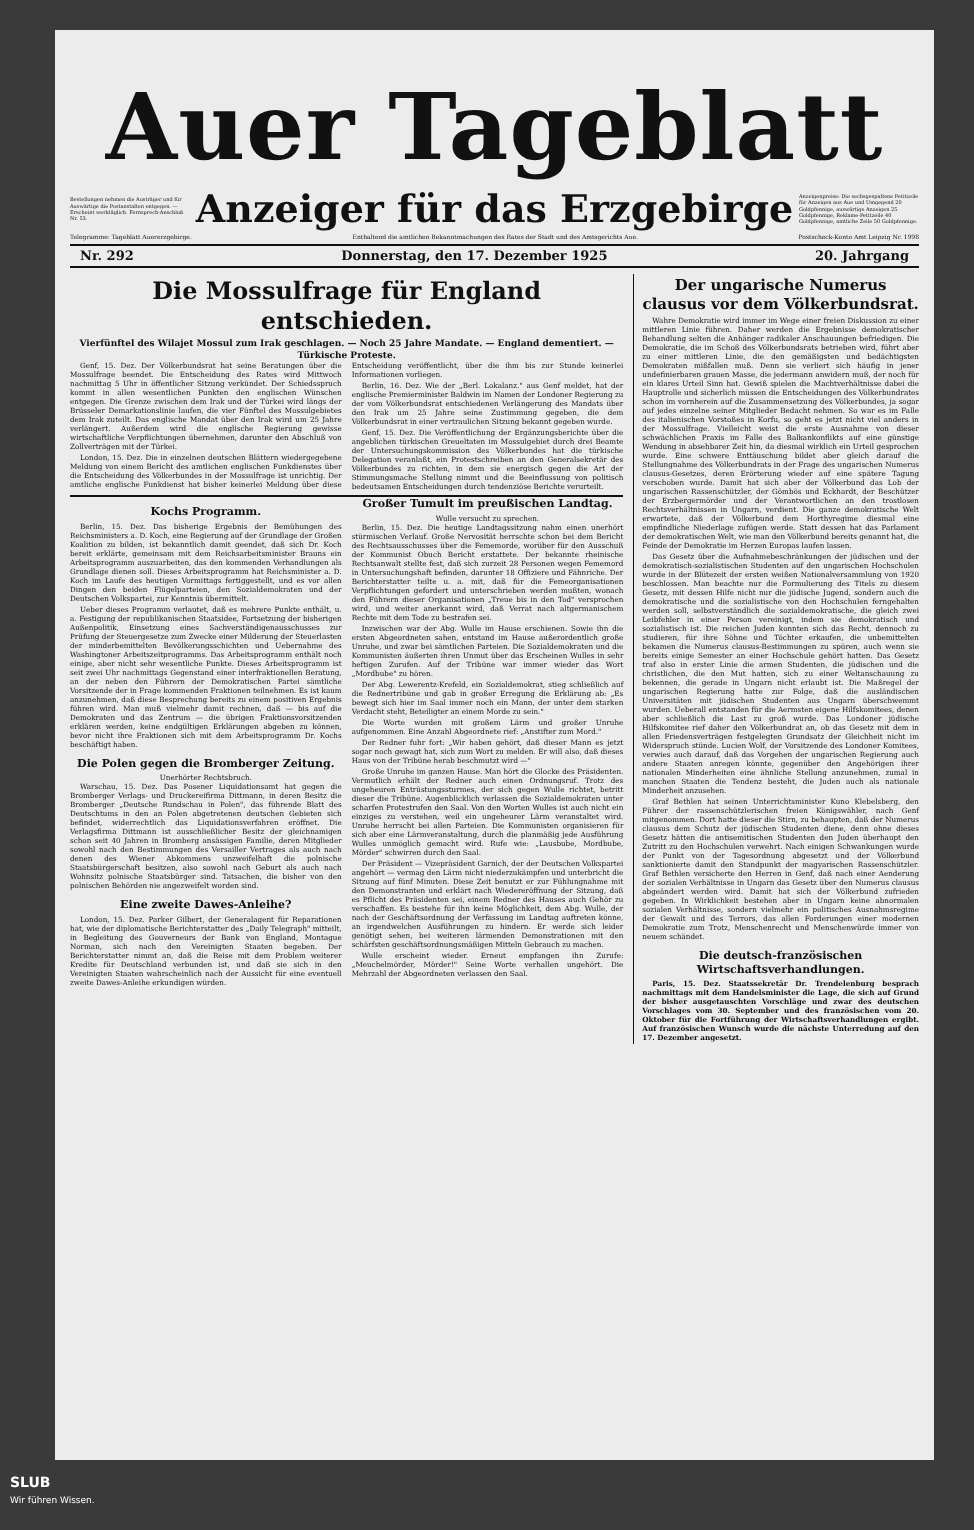Auer Tageblatt
Bestellungen nehmen die Austräger und für Auswärtige die Postanstalten entgegen. — Erscheint werktäglich. Fernsprech-Anschluß Nr. 53.
Anzeiger für das Erzgebirge
Anzeigenpreise: Die sechsgespaltene Petitzeile für Anzeigen aus Aue und Umgegend 20 Goldpfennige, auswärtige Anzeigen 25 Goldpfennige, Reklame-Petitzeile 40 Goldpfennige, amtliche Zeile 50 Goldpfennige.
Telegramme: Tageblatt Auererzgebirge. Enthaltend die amtlichen Bekanntmachungen des Rates der Stadt und des Amtsgerichts Aue. Postscheck-Konto Amt Leipzig Nr. 1998
Nr. 292 Donnerstag, den 17. Dezember 1925 20. Jahrgang
Die Mossulfrage für England entschieden.
Vierfünftel des Wilajet Mossul zum Irak geschlagen. — Noch 25 Jahre Mandate. — England dementiert. — Türkische Proteste.
Genf, 15. Dez. Der Völkerbundsrat hat seine Beratungen über die Mossulfrage beendet. Die Entscheidung des Rates wird Mittwoch nachmittag 5 Uhr in öffentlicher Sitzung verkündet. Der Schiedsspruch kommt in allen wesentlichen Punkten den englischen Wünschen entgegen. Die Grenze zwischen dem Irak und der Türkei wird längs der Brüsseler Demarkationslinie laufen, die vier Fünftel des Mossulgebietes dem Irak zuteilt. Das englische Mandat über den Irak wird um 25 Jahre verlängert. Außerdem wird die englische Regierung gewisse wirtschaftliche Verpflichtungen übernehmen, darunter den Abschluß von Zollverträgen mit der Türkei.
London, 15. Dez. Die in einzelnen deutschen Blättern wiedergegebene Meldung von einem Bericht des amtlichen englischen Funkdienstes über die Entscheidung des Völkerbundes in der Mossulfrage ist unrichtig. Der amtliche englische Funkdienst hat bisher keinerlei Meldung über diese Entscheidung veröffentlicht, über die ihm bis zur Stunde keinerlei Informationen vorliegen.
Berlin, 16. Dez. Wie der „Berl. Lokalanz." aus Genf meldet, hat der englische Premierminister Baldwin im Namen der Londoner Regierung zu der vom Völkerbundsrat entschiedenen Verlängerung des Mandats über den Irak um 25 Jahre seine Zustimmung gegeben, die dem Völkerbundsrat in einer vertraulichen Sitzung bekannt gegeben wurde.
Genf, 15. Dez. Die Veröffentlichung der Ergänzungsberichte über die angeblichen türkischen Greueltaten im Mossulgebiet durch drei Beamte der Untersuchungskommission des Völkerbundes hat die türkische Delegation veranlaßt, ein Protestschreiben an den Generalsekretär des Völkerbundes zu richten, in dem sie energisch gegen die Art der Stimmungsmache Stellung nimmt und die Beeinflussung von politisch bedeutsamen Entscheidungen durch tendenziöse Berichte verurteilt.
Kochs Programm.
Berlin, 15. Dez. Das bisherige Ergebnis der Bemühungen des Reichsministers a. D. Koch, eine Regierung auf der Grundlage der Großen Koalition zu bilden, ist bekanntlich damit geendet, daß sich Dr. Koch bereit erklärte, gemeinsam mit dem Reichsarbeitsminister Brauns ein Arbeitsprogramm auszuarbeiten, das den kommenden Verhandlungen als Grundlage dienen soll. Dieses Arbeitsprogramm hat Reichsminister a. D. Koch im Laufe des heutigen Vormittags fertiggestellt, und es vor allen Dingen den beiden Flügelparteien, den Sozialdemokraten und der Deutschen Volkspartei, zur Kenntnis übermittelt.
Ueber dieses Programm verlautet, daß es mehrere Punkte enthält, u. a. Festigung der republikanischen Staatsidee, Fortsetzung der bisherigen Außenpolitik, Einsetzung eines Sachverständigenausschusses zur Prüfung der Steuergesetze zum Zwecke einer Milderung der Steuerlasten der minderbemittelten Bevölkerungsschichten und Uebernahme des Washingtoner Arbeitszeitprogramms. Das Arbeitsprogramm enthält noch einige, aber nicht sehr wesentliche Punkte. Dieses Arbeitsprogramm ist seit zwei Uhr nachmittags Gegenstand einer interfraktionellen Beratung, an der neben den Führern der Demokratischen Partei sämtliche Vorsitzende der in Frage kommenden Fraktionen teilnehmen. Es ist kaum anzunehmen, daß diese Besprechung bereits zu einem positiven Ergebnis führen wird. Man muß vielmehr damit rechnen, daß — bis auf die Demokraten und das Zentrum — die übrigen Fraktionsvorsitzenden erklären werden, keine endgültigen Erklärungen abgeben zu können, bevor nicht ihre Fraktionen sich mit dem Arbeitsprogramm Dr. Kochs beschäftigt haben.
Die Polen gegen die Bromberger Zeitung.
Unerhörter Rechtsbruch.
Warschau, 15. Dez. Das Posener Liquidationsamt hat gegen die Bromberger Verlags- und Druckereifirma Dittmann, in deren Besitz die Bromberger „Deutsche Rundschau in Polen", das führende Blatt des Deutschtums in den an Polen abgetretenen deutschen Gebieten sich befindet, widerrechtlich das Liquidationsverfahren eröffnet. Die Verlagsfirma Dittmann ist ausschließlicher Besitz der gleichnamigen schon seit 40 Jahren in Bromberg ansässigen Familie, deren Mitglieder sowohl nach den Bestimmungen des Versailler Vertrages als auch nach denen des Wiener Abkommens unzweifelhaft die polnische Staatsbürgerschaft besitzen, also sowohl nach Geburt als auch nach Wohnsitz polnische Staatsbürger sind. Tatsachen, die bisher von den polnischen Behörden nie angezweifelt worden sind.
Eine zweite Dawes-Anleihe?
London, 15. Dez. Parker Gilbert, der Generalagent für Reparationen hat, wie der diplomatische Berichterstatter des „Daily Telegraph" mitteilt, in Begleitung des Gouverneurs der Bank von England, Montague Norman, sich nach den Vereinigten Staaten begeben. Der Berichterstatter nimmt an, daß die Reise mit dem Problem weiterer Kredite für Deutschland verbunden ist, und daß sie sich in den Vereinigten Staaten wahrscheinlich nach der Aussicht für eine eventuell zweite Dawes-Anleihe erkundigen würden.
Großer Tumult im preußischen Landtag.
Wulle versucht zu sprechen.
Berlin, 15. Dez. Die heutige Landtagssitzung nahm einen unerhört stürmischen Verlauf. Große Nervosität herrschte schon bei dem Bericht des Rechtsausschusses über die Fememorde, worüber für den Ausschuß der Kommunist Obuch Bericht erstattete. Der bekannte rheinische Rechtsanwalt stellte fest, daß sich zurzeit 28 Personen wegen Fememord in Untersuchungshaft befinden, darunter 18 Offiziere und Fähnriche. Der Berichterstatter teilte u. a. mit, daß für die Femeorganisationen Verpflichtungen gefordert und unterschrieben werden mußten, wonach den Führern dieser Organisationen „Treue bis in den Tod" versprochen wird, und weiter anerkannt wird, daß Verrat nach altgermanischem Rechte mit dem Tode zu bestrafen sei.
Inzwischen war der Abg. Wulle im Hause erschienen. Sowie ihn die ersten Abgeordneten sahen, entstand im Hause außerordentlich große Unruhe, und zwar bei sämtlichen Parteien. Die Sozialdemokraten und die Kommunisten äußerten ihren Unmut über das Erscheinen Wulles in sehr heftigen Zurufen. Auf der Tribüne war immer wieder das Wort „Mordbube" zu hören.
Der Abg. Lewerentz-Krefeld, ein Sozialdemokrat, stieg schließlich auf die Rednertribüne und gab in großer Erregung die Erklärung ab: „Es bewegt sich hier im Saal immer noch ein Mann, der unter dem starken Verdacht steht, Beteiligter an einem Morde zu sein."
Die Worte wurden mit großem Lärm und großer Unruhe aufgenommen. Eine Anzahl Abgeordnete rief: „Anstifter zum Mord."
Der Redner fuhr fort: „Wir haben gehört, daß dieser Mann es jetzt sogar noch gewagt hat, sich zum Wort zu melden. Er will also, daß dieses Haus von der Tribüne herab beschmutzt wird —"
Große Unruhe im ganzen Hause. Man hört die Glocke des Präsidenten. Vermutlich erhält der Redner auch einen Ordnungsruf. Trotz des ungeheuren Entrüstungssturmes, der sich gegen Wulle richtet, betritt dieser die Tribüne. Augenblicklich verlassen die Sozialdemokraten unter scharfen Protestrufen den Saal. Von den Worten Wulles ist auch nicht ein einziges zu verstehen, weil ein ungeheurer Lärm veranstaltet wird. Unruhe herrscht bei allen Parteien. Die Kommunisten organisieren für sich aber eine Lärmveranstaltung, durch die planmäßig jede Ausführung Wulles unmöglich gemacht wird. Rufe wie: „Lausbube, Mordbube, Mörder" schwirren durch den Saal.
Der Präsident — Vizepräsident Garnich, der der Deutschen Volkspartei angehört — vermag den Lärm nicht niederzukämpfen und unterbricht die Sitzung auf fünf Minuten. Diese Zeit benutzt er zur Fühlungnahme mit den Demonstranten und erklärt nach Wiedereröffnung der Sitzung, daß es Pflicht des Präsidenten sei, einem Redner des Hauses auch Gehör zu verschaffen. Es bestehe für ihn keine Möglichkeit, dem Abg. Wulle, der nach der Geschäftsordnung der Verfassung im Landtag auftreten könne, an irgendwelchen Ausführungen zu hindern. Er werde sich leider genötigt sehen, bei weiteren lärmenden Demonstrationen mit den schärfsten geschäftsordnungsmäßigen Mitteln Gebrauch zu machen.
Wulle erscheint wieder. Erneut empfangen ihn Zurufe: „Meuchelmörder, Mörder!" Seine Worte verhallen ungehört. Die Mehrzahl der Abgeordneten verlassen den Saal.
Der ungarische Numerus clausus vor dem Völkerbundsrat.
Wahre Demokratie wird immer im Wege einer freien Diskussion zu einer mittleren Linie führen. Daher werden die Ergebnisse demokratischer Behandlung selten die Anhänger radikaler Anschauungen befriedigen. Die Demokratie, die im Schoß des Völkerbundsrats betrieben wird, führt aber zu einer mittleren Linie, die den gemäßigsten und bedächtigsten Demokraten mißfallen muß. Denn sie verliert sich häufig in jener undefinierbaren grauen Masse, die jedermann anwidern muß, der noch für ein klares Urteil Sinn hat. Gewiß spielen die Machtverhältnisse dabei die Hauptrolle und sicherlich müssen die Entscheidungen des Völkerbundrates schon im vornherein auf die Zusammensetzung des Völkerbundes, ja sogar auf jedes einzelne seiner Mitglieder Bedacht nehmen. So war es im Falle des italienischen Vorstoßes in Korfu, so geht es jetzt nicht viel anders in der Mossulfrage. Vielleicht weist die erste Ausnahme von dieser schwächlichen Praxis im Falle des Balkankonflikts auf eine günstige Wendung in absehbarer Zeit hin, da diesmal wirklich ein Urteil gesprochen wurde. Eine schwere Enttäuschung bildet aber gleich darauf die Stellungnahme des Völkerbundrats in der Frage des ungarischen Numerus clausus-Gesetzes, deren Erörterung wieder auf eine spätere Tagung verschoben wurde. Damit hat sich aber der Völkerbund das Lob der ungarischen Rassenschützler, der Gömbös und Eckhardt, der Beschützer der Erzbergermörder und der Verantwortlichen an den trostlosen Rechtsverhältnissen in Ungarn, verdient. Die ganze demokratische Welt erwartete, daß der Völkerbund dem Horthyregime diesmal eine empfindliche Niederlage zufügen werde. Statt dessen hat das Parlament der demokratischen Welt, wie man den Völkerbund bereits genannt hat, die Feinde der Demokratie im Herzen Europas laufen lassen.
Das Gesetz über die Aufnahmebeschränkungen der jüdischen und der demokratisch-sozialistischen Studenten auf den ungarischen Hochschulen wurde in der Blütezeit der ersten weißen Nationalversammlung von 1920 beschlossen. Man beachte nur die Formulierung des Titels zu diesem Gesetz, mit dessen Hilfe nicht nur die jüdische Jugend, sondern auch die demokratische und die sozialistische von den Hochschulen ferngehalten werden soll, selbstverständlich die sozialdemokratische, die gleich zwei Leibfehler in einer Person vereinigt, indem sie demokratisch und sozialistisch ist. Die reichen Juden konnten sich das Recht, dennoch zu studieren, für ihre Söhne und Töchter erkaufen, die unbemittelten bekamen die Numerus clausus-Bestimmungen zu spüren, auch wenn sie bereits einige Semester an einer Hochschule gehört hatten. Das Gesetz traf also in erster Linie die armen Studenten, die jüdischen und die christlichen, die den Mut hatten, sich zu einer Weltanschauung zu bekennen, die gerade in Ungarn nicht erlaubt ist. Die Maßregel der ungarischen Regierung hatte zur Folge, daß die ausländischen Universitäten mit jüdischen Studenten aus Ungarn überschwemmt wurden. Ueberall entstanden für die Aermsten eigene Hilfskomitees, denen aber schließlich die Last zu groß wurde. Das Londoner jüdische Hilfskomitee rief daher den Völkerbundrat an, ob das Gesetz mit dem in allen Friedensverträgen festgelegten Grundsatz der Gleichheit nicht im Widerspruch stünde. Lucien Wolf, der Vorsitzende des Londoner Komitees, verwies auch darauf, daß das Vorgehen der ungarischen Regierung auch andere Staaten anregen könnte, gegenüber den Angehörigen ihrer nationalen Minderheiten eine ähnliche Stellung anzunehmen, zumal in manchen Staaten die Tendenz besteht, die Juden auch als nationale Minderheit anzusehen.
Graf Bethlen hat seinen Unterrichtsminister Kuno Klebelsberg, den Führer der rassenschützlerischen freien Königswähler, nach Genf mitgenommen. Dort hatte dieser die Stirn, zu behaupten, daß der Numerus clausus dem Schutz der jüdischen Studenten diene, denn ohne dieses Gesetz hätten die antisemitischen Studenten den Juden überhaupt den Zutritt zu den Hochschulen verwehrt. Nach einigen Schwankungen wurde der Punkt von der Tagesordnung abgesetzt und der Völkerbund sanktionierte damit den Standpunkt der magyarischen Rassenschützler. Graf Bethlen versicherte den Herren in Genf, daß nach einer Aenderung der sozialen Verhältnisse in Ungarn das Gesetz über den Numerus clausus abgeändert werden wird. Damit hat sich der Völkerbund zufrieden gegeben. In Wirklichkeit bestehen aber in Ungarn keine abnormalen sozialen Verhältnisse, sondern vielmehr ein politisches Ausnahmsregime der Gewalt und des Terrors, das allen Forderungen einer modernen Demokratie zum Trotz, Menschenrecht und Menschenwürde immer von neuem schändet.
Die deutsch-französischen Wirtschaftsverhandlungen.
Paris, 15. Dez. Staatssekretär Dr. Trendelenburg besprach nachmittags mit dem Handelsminister die Lage, die sich auf Grund der bisher ausgetauschten Vorschläge und zwar des deutschen Vorschlages vom 30. September und des französischen vom 20. Oktober für die Fortführung der Wirtschaftsverhandlungen ergibt. Auf französischen Wunsch wurde die nächste Unterredung auf den 17. Dezember angesetzt.
SLUB
Wir führen Wissen.